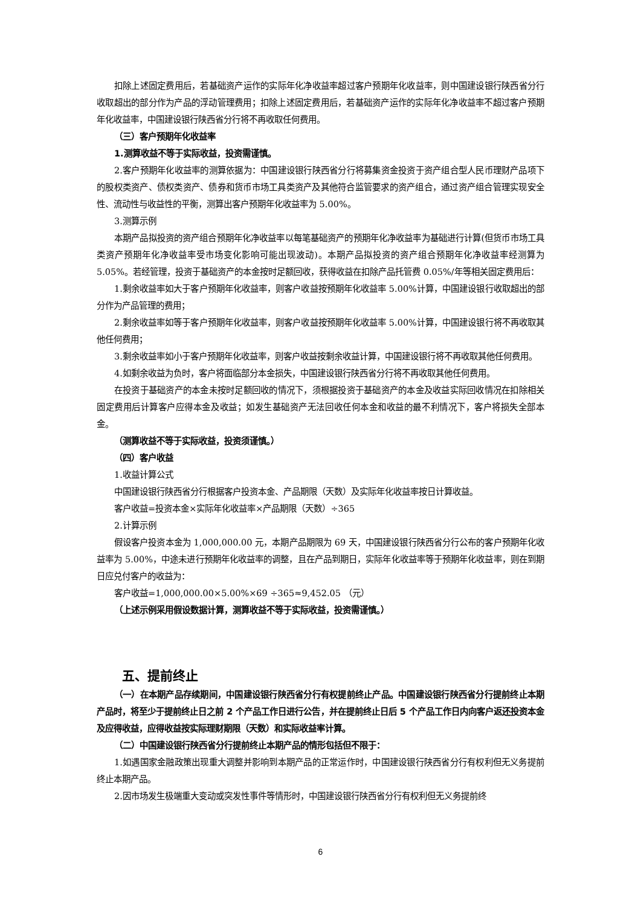扣除上述固定费用后，若基础资产运作的实际年化净收益率超过客户预期年化收益率，则中国建设银行陕西省分行收取超出的部分作为产品的浮动管理费用；扣除上述固定费用后，若基础资产运作的实际年化净收益率不超过客户预期年化收益率，中国建设银行陕西省分行将不再收取任何费用。
（三）客户预期年化收益率
1.测算收益不等于实际收益，投资需谨慎。
2.客户预期年化收益率的测算依据为：中国建设银行陕西省分行将募集资金投资于资产组合型人民币理财产品项下的股权类资产、债权类资产、债券和货币市场工具类资产及其他符合监管要求的资产组合，通过资产组合管理实现安全性、流动性与收益性的平衡，测算出客户预期年化收益率为 5.00%。
3.测算示例
本期产品拟投资的资产组合预期年化净收益率以每笔基础资产的预期年化净收益率为基础进行计算(但货币市场工具类资产预期年化净收益率受市场变化影响可能出现波动)。本期产品拟投资的资产组合预期年化净收益率经测算为 5.05%。若经管理，投资于基础资产的本金按时足额回收，获得收益在扣除产品托管费 0.05%/年等相关固定费用后：
1.剩余收益率如大于客户预期年化收益率，则客户收益按预期年化收益率 5.00%计算，中国建设银行收取超出的部分作为产品管理的费用；
2.剩余收益率如等于客户预期年化收益率，则客户收益按预期年化收益率 5.00%计算，中国建设银行将不再收取其他任何费用；
3.剩余收益率如小于客户预期年化收益率，则客户收益按剩余收益计算，中国建设银行将不再收取其他任何费用。
4.如剩余收益为负时，客户将面临部分本金损失，中国建设银行陕西省分行将不再收取其他任何费用。
在投资于基础资产的本金未按时足额回收的情况下，须根据投资于基础资产的本金及收益实际回收情况在扣除相关固定费用后计算客户应得本金及收益；如发生基础资产无法回收任何本金和收益的最不利情况下，客户将损失全部本金。
（测算收益不等于实际收益，投资须谨慎。）
（四）客户收益
1.收益计算公式
中国建设银行陕西省分行根据客户投资本金、产品期限（天数）及实际年化收益率按日计算收益。
客户收益=投资本金×实际年化收益率×产品期限（天数）÷365
2.计算示例
假设客户投资本金为 1,000,000.00 元，本期产品期限为 69 天，中国建设银行陕西省分行公布的客户预期年化收益率为 5.00%，中途未进行预期年化收益率的调整，且在产品到期日，实际年化收益率等于预期年化收益率，则在到期日应兑付客户的收益为：
客户收益=1,000,000.00×5.00%×69 ÷365≈9,452.05 （元）
（上述示例采用假设数据计算，测算收益不等于实际收益，投资需谨慎。）
五、提前终止
（一）在本期产品存续期间，中国建设银行陕西省分行有权提前终止产品。中国建设银行陕西省分行提前终止本期产品时，将至少于提前终止日之前 2 个产品工作日进行公告，并在提前终止日后 5 个产品工作日内向客户返还投资本金及应得收益，应得收益按实际理财期限（天数）和实际收益率计算。
（二）中国建设银行陕西省分行提前终止本期产品的情形包括但不限于：
1.如遇国家金融政策出现重大调整并影响到本期产品的正常运作时，中国建设银行陕西省分行有权利但无义务提前终止本期产品。
2.因市场发生极端重大变动或突发性事件等情形时，中国建设银行陕西省分行有权利但无义务提前终
6